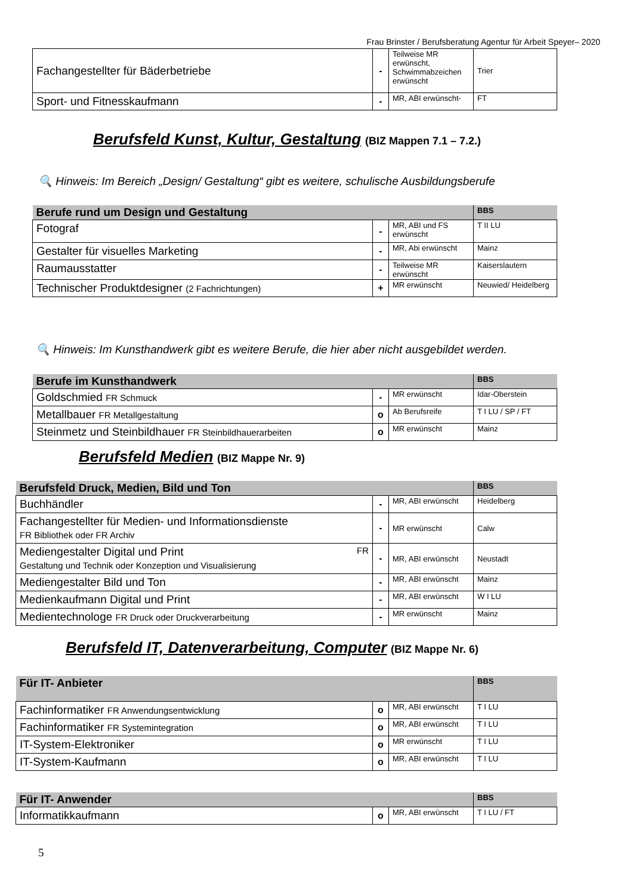Frau Brinster / Berufsberatung Agentur für Arbeit Speyer– 2020
| Fachangestellter für Bäderbetriebe | - | Teilweise MR erwünscht, Schwimmabzeichen erwünscht | Trier |
| Sport- und Fitnesskaufmann | - | MR, ABI erwünscht- | FT |
Berufsfeld Kunst, Kultur, Gestaltung (BIZ Mappen 7.1 – 7.2.)
🔍 Hinweis: Im Bereich „Design/ Gestaltung“ gibt es weitere, schulische Ausbildungsberufe
| Berufe rund um Design und Gestaltung | | | BBS |
| --- | --- | --- | --- |
| Fotograf | - | MR, ABI und FS erwünscht | T II LU |
| Gestalter für visuelles Marketing | - | MR, Abi erwünscht | Mainz |
| Raumausstatter | - | Teilweise MR erwünscht | Kaiserslautern |
| Technischer Produktdesigner (2 Fachrichtungen) | + | MR erwünscht | Neuwied/ Heidelberg |
🔍 Hinweis: Im Kunsthandwerk gibt es weitere Berufe, die hier aber nicht ausgebildet werden.
| Berufe im Kunsthandwerk | | | BBS |
| --- | --- | --- | --- |
| Goldschmied FR Schmuck | - | MR erwünscht | Idar-Oberstein |
| Metallbauer FR Metallgestaltung | o | Ab Berufsreife | T I LU / SP / FT |
| Steinmetz und Steinbildhauer FR Steinbildhauerarbeiten | o | MR erwünscht | Mainz |
Berufsfeld Medien (BIZ Mappe Nr. 9)
| Berufsfeld Druck, Medien, Bild und Ton | | | BBS |
| --- | --- | --- | --- |
| Buchhändler | - | MR, ABI erwünscht | Heidelberg |
| Fachangestellter für Medien- und Informationsdienste FR Bibliothek oder FR Archiv | - | MR erwünscht | Calw |
| Mediengestalter Digital und Print FR Gestaltung und Technik oder Konzeption und Visualisierung | - | MR, ABI erwünscht | Neustadt |
| Mediengestalter Bild und Ton | - | MR, ABI erwünscht | Mainz |
| Medienkaufmann Digital und Print | - | MR, ABI erwünscht | W I LU |
| Medientechnologe FR Druck oder Druckverarbeitung | - | MR erwünscht | Mainz |
Berufsfeld IT, Datenverarbeitung, Computer (BIZ Mappe Nr. 6)
| Für IT- Anbieter | | | BBS |
| --- | --- | --- | --- |
| Fachinformatiker FR Anwendungsentwicklung | o | MR, ABI erwünscht | T I LU |
| Fachinformatiker FR Systemintegration | o | MR, ABI erwünscht | T I LU |
| IT-System-Elektroniker | o | MR erwünscht | T I LU |
| IT-System-Kaufmann | o | MR, ABI erwünscht | T I LU |
| Für IT- Anwender | | | BBS |
| --- | --- | --- | --- |
| Informatikkaufmann | o | MR, ABI erwünscht | T I LU / FT |
5